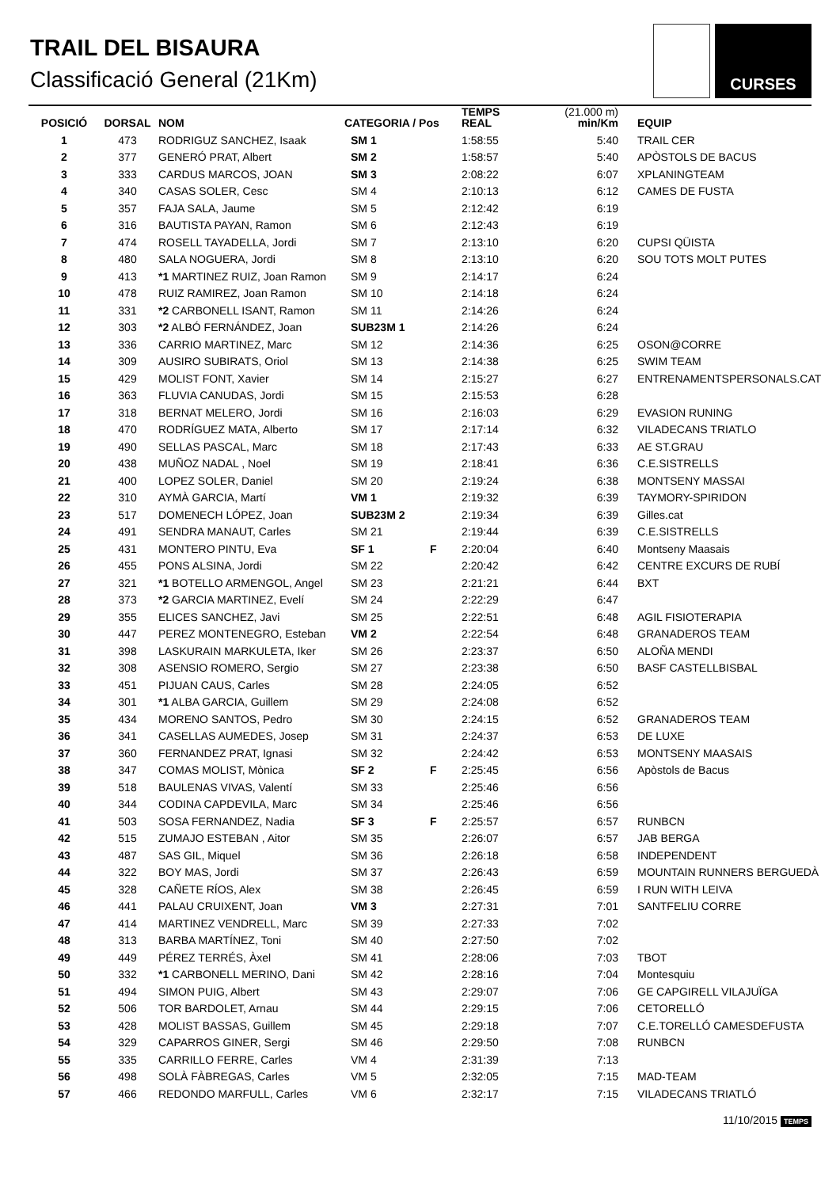TRAIL DEL BISAURA
Classificació General (21Km)
CURSES
| POSICIÓ | DORSAL | NOM | CATEGORIA / Pos | | TEMPS REAL | (21.000 m) min/Km | EQUIP |
| --- | --- | --- | --- | --- | --- | --- | --- |
| 1 | 473 | RODRIGUZ SANCHEZ, Isaak | SM 1 | | 1:58:55 | 5:40 | TRAIL CER |
| 2 | 377 | GENERÓ PRAT, Albert | SM 2 | | 1:58:57 | 5:40 | APÒSTOLS DE BACUS |
| 3 | 333 | CARDUS MARCOS, JOAN | SM 3 | | 2:08:22 | 6:07 | XPLANINGTEAM |
| 4 | 340 | CASAS SOLER, Cesc | SM 4 | | 2:10:13 | 6:12 | CAMES DE FUSTA |
| 5 | 357 | FAJA SALA, Jaume | SM 5 | | 2:12:42 | 6:19 | |
| 6 | 316 | BAUTISTA PAYAN, Ramon | SM 6 | | 2:12:43 | 6:19 | |
| 7 | 474 | ROSELL TAYADELLA, Jordi | SM 7 | | 2:13:10 | 6:20 | CUPSI QÜISTA |
| 8 | 480 | SALA NOGUERA, Jordi | SM 8 | | 2:13:10 | 6:20 | SOU TOTS MOLT PUTES |
| 9 | 413 | *1 MARTINEZ RUIZ, Joan Ramon | SM 9 | | 2:14:17 | 6:24 | |
| 10 | 478 | RUIZ RAMIREZ, Joan Ramon | SM 10 | | 2:14:18 | 6:24 | |
| 11 | 331 | *2 CARBONELL ISANT, Ramon | SM 11 | | 2:14:26 | 6:24 | |
| 12 | 303 | *2 ALBÓ FERNÁNDEZ, Joan | SUB23M 1 | | 2:14:26 | 6:24 | |
| 13 | 336 | CARRIO MARTINEZ, Marc | SM 12 | | 2:14:36 | 6:25 | OSON@CORRE |
| 14 | 309 | AUSIRO SUBIRATS, Oriol | SM 13 | | 2:14:38 | 6:25 | SWIM TEAM |
| 15 | 429 | MOLIST FONT, Xavier | SM 14 | | 2:15:27 | 6:27 | ENTRENAMENTSPERSONALS.CAT |
| 16 | 363 | FLUVIA CANUDAS, Jordi | SM 15 | | 2:15:53 | 6:28 | |
| 17 | 318 | BERNAT MELERO, Jordi | SM 16 | | 2:16:03 | 6:29 | EVASION RUNING |
| 18 | 470 | RODRÍGUEZ MATA, Alberto | SM 17 | | 2:17:14 | 6:32 | VILADECANS TRIATLO |
| 19 | 490 | SELLAS PASCAL, Marc | SM 18 | | 2:17:43 | 6:33 | AE ST.GRAU |
| 20 | 438 | MUÑOZ NADAL , Noel | SM 19 | | 2:18:41 | 6:36 | C.E.SISTRELLS |
| 21 | 400 | LOPEZ SOLER, Daniel | SM 20 | | 2:19:24 | 6:38 | MONTSENY MASSAI |
| 22 | 310 | AYMÀ GARCIA, Martí | VM 1 | | 2:19:32 | 6:39 | TAYMORY-SPIRIDON |
| 23 | 517 | DOMENECH LÓPEZ, Joan | SUB23M 2 | | 2:19:34 | 6:39 | Gilles.cat |
| 24 | 491 | SENDRA MANAUT, Carles | SM 21 | | 2:19:44 | 6:39 | C.E.SISTRELLS |
| 25 | 431 | MONTERO PINTU, Eva | SF 1 | F | 2:20:04 | 6:40 | Montseny Maasais |
| 26 | 455 | PONS ALSINA, Jordi | SM 22 | | 2:20:42 | 6:42 | CENTRE EXCURS DE RUBÍ |
| 27 | 321 | *1 BOTELLO ARMENGOL, Angel | SM 23 | | 2:21:21 | 6:44 | BXT |
| 28 | 373 | *2 GARCIA MARTINEZ, Evelí | SM 24 | | 2:22:29 | 6:47 | |
| 29 | 355 | ELICES SANCHEZ, Javi | SM 25 | | 2:22:51 | 6:48 | AGIL FISIOTERAPIA |
| 30 | 447 | PEREZ MONTENEGRO, Esteban | VM 2 | | 2:22:54 | 6:48 | GRANADEROS TEAM |
| 31 | 398 | LASKURAIN MARKULETA, Iker | SM 26 | | 2:23:37 | 6:50 | ALOÑA MENDI |
| 32 | 308 | ASENSIO ROMERO, Sergio | SM 27 | | 2:23:38 | 6:50 | BASF CASTELLBISBAL |
| 33 | 451 | PIJUAN CAUS, Carles | SM 28 | | 2:24:05 | 6:52 | |
| 34 | 301 | *1 ALBA GARCIA, Guillem | SM 29 | | 2:24:08 | 6:52 | |
| 35 | 434 | MORENO SANTOS, Pedro | SM 30 | | 2:24:15 | 6:52 | GRANADEROS TEAM |
| 36 | 341 | CASELLAS AUMEDES, Josep | SM 31 | | 2:24:37 | 6:53 | DE LUXE |
| 37 | 360 | FERNANDEZ PRAT, Ignasi | SM 32 | | 2:24:42 | 6:53 | MONTSENY MAASAIS |
| 38 | 347 | COMAS MOLIST, Mònica | SF 2 | F | 2:25:45 | 6:56 | Apòstols de Bacus |
| 39 | 518 | BAULENAS VIVAS, Valentí | SM 33 | | 2:25:46 | 6:56 | |
| 40 | 344 | CODINA CAPDEVILA, Marc | SM 34 | | 2:25:46 | 6:56 | |
| 41 | 503 | SOSA FERNANDEZ, Nadia | SF 3 | F | 2:25:57 | 6:57 | RUNBCN |
| 42 | 515 | ZUMAJO ESTEBAN , Aitor | SM 35 | | 2:26:07 | 6:57 | JAB BERGA |
| 43 | 487 | SAS GIL, Miquel | SM 36 | | 2:26:18 | 6:58 | INDEPENDENT |
| 44 | 322 | BOY MAS, Jordi | SM 37 | | 2:26:43 | 6:59 | MOUNTAIN RUNNERS BERGUEDÀ |
| 45 | 328 | CAÑETE RÍOS, Alex | SM 38 | | 2:26:45 | 6:59 | I RUN WITH LEIVA |
| 46 | 441 | PALAU CRUIXENT, Joan | VM 3 | | 2:27:31 | 7:01 | SANTFELIU CORRE |
| 47 | 414 | MARTINEZ VENDRELL, Marc | SM 39 | | 2:27:33 | 7:02 | |
| 48 | 313 | BARBA MARTÍNEZ, Toni | SM 40 | | 2:27:50 | 7:02 | |
| 49 | 449 | PÉREZ TERRÉS, Àxel | SM 41 | | 2:28:06 | 7:03 | TBOT |
| 50 | 332 | *1 CARBONELL MERINO, Dani | SM 42 | | 2:28:16 | 7:04 | Montesquiu |
| 51 | 494 | SIMON PUIG, Albert | SM 43 | | 2:29:07 | 7:06 | GE CAPGIRELL VILAJUÏGA |
| 52 | 506 | TOR BARDOLET, Arnau | SM 44 | | 2:29:15 | 7:06 | CETORELLÓ |
| 53 | 428 | MOLIST BASSAS, Guillem | SM 45 | | 2:29:18 | 7:07 | C.E.TORELLÓ CAMESDEFUSTA |
| 54 | 329 | CAPARROS GINER, Sergi | SM 46 | | 2:29:50 | 7:08 | RUNBCN |
| 55 | 335 | CARRILLO FERRE, Carles | VM 4 | | 2:31:39 | 7:13 | |
| 56 | 498 | SOLÀ FÀBREGAS, Carles | VM 5 | | 2:32:05 | 7:15 | MAD-TEAM |
| 57 | 466 | REDONDO MARFULL, Carles | VM 6 | | 2:32:17 | 7:15 | VILADECANS TRIATLÓ |
11/10/2015 TEMPS